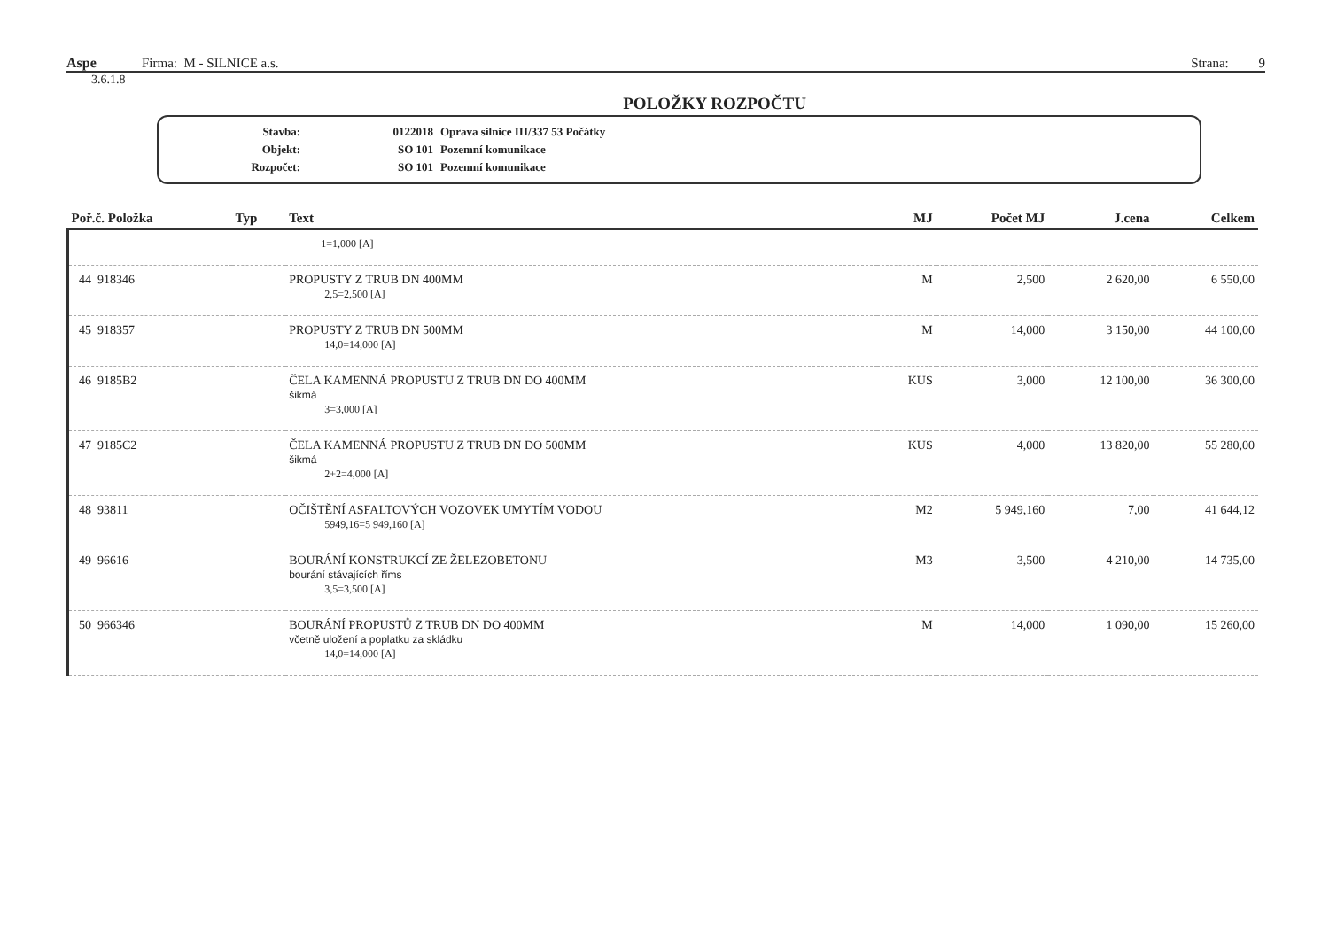Aspe Firma: M - SILNICE a.s. Strana: 9
3.6.1.8
POLOŽKY ROZPOČTU
Stavba: 0122018 Oprava silnice III/337 53 Počátky
Objekt: SO 101 Pozemní komunikace
Rozpočet: SO 101 Pozemní komunikace
| Poř.č. Položka | Typ | Text | MJ | Počet MJ | J.cena | Celkem |
| --- | --- | --- | --- | --- | --- | --- |
| | | 1=1,000 [A] | | | | |
| 44 918346 | | PROPUSTY Z TRUB DN 400MM 2,5=2,500 [A] | M | 2,500 | 2 620,00 | 6 550,00 |
| 45 918357 | | PROPUSTY Z TRUB DN 500MM 14,0=14,000 [A] | M | 14,000 | 3 150,00 | 44 100,00 |
| 46 9185B2 | | ČELA KAMENNÁ PROPUSTU Z TRUB DN DO 400MM šikmá 3=3,000 [A] | KUS | 3,000 | 12 100,00 | 36 300,00 |
| 47 9185C2 | | ČELA KAMENNÁ PROPUSTU Z TRUB DN DO 500MM šikmá 2+2=4,000 [A] | KUS | 4,000 | 13 820,00 | 55 280,00 |
| 48 93811 | | OČIŠTĚNÍ ASFALTOVÝCH VOZOVEK UMYTÍM VODOU 5949,16=5 949,160 [A] | M2 | 5 949,160 | 7,00 | 41 644,12 |
| 49 96616 | | BOURÁNÍ KONSTRUKCÍ ZE ŽELEZOBETONU bourání stávajících říms 3,5=3,500 [A] | M3 | 3,500 | 4 210,00 | 14 735,00 |
| 50 966346 | | BOURÁNÍ PROPUSTŮ Z TRUB DN DO 400MM včetně uložení a poplatku za skládku 14,0=14,000 [A] | M | 14,000 | 1 090,00 | 15 260,00 |